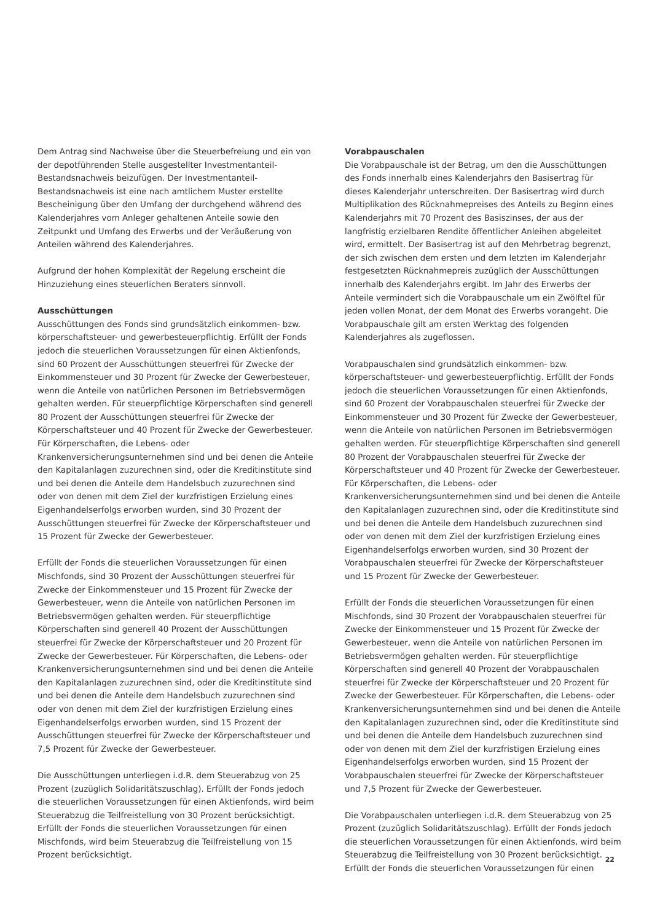Dem Antrag sind Nachweise über die Steuerbefreiung und ein von der depotführenden Stelle ausgestellter Investmentanteil-Bestandsnachweis beizufügen. Der Investmentanteil-Bestandsnachweis ist eine nach amtlichem Muster erstellte Bescheinigung über den Umfang der durchgehend während des Kalenderjahres vom Anleger gehaltenen Anteile sowie den Zeitpunkt und Umfang des Erwerbs und der Veräußerung von Anteilen während des Kalenderjahres.
Aufgrund der hohen Komplexität der Regelung erscheint die Hinzuziehung eines steuerlichen Beraters sinnvoll.
Ausschüttungen
Ausschüttungen des Fonds sind grundsätzlich einkommen- bzw. körperschaftsteuer- und gewerbesteuerpflichtig. Erfüllt der Fonds jedoch die steuerlichen Voraussetzungen für einen Aktienfonds, sind 60 Prozent der Ausschüttungen steuerfrei für Zwecke der Einkommensteuer und 30 Prozent für Zwecke der Gewerbesteuer, wenn die Anteile von natürlichen Personen im Betriebsvermögen gehalten werden. Für steuerpflichtige Körperschaften sind generell 80 Prozent der Ausschüttungen steuerfrei für Zwecke der Körperschaftsteuer und 40 Prozent für Zwecke der Gewerbesteuer. Für Körperschaften, die Lebens- oder Krankenversicherungsunternehmen sind und bei denen die Anteile den Kapitalanlagen zuzurechnen sind, oder die Kreditinstitute sind und bei denen die Anteile dem Handelsbuch zuzurechnen sind oder von denen mit dem Ziel der kurzfristigen Erzielung eines Eigenhandelserfolgs erworben wurden, sind 30 Prozent der Ausschüttungen steuerfrei für Zwecke der Körperschaftsteuer und 15 Prozent für Zwecke der Gewerbesteuer.
Erfüllt der Fonds die steuerlichen Voraussetzungen für einen Mischfonds, sind 30 Prozent der Ausschüttungen steuerfrei für Zwecke der Einkommensteuer und 15 Prozent für Zwecke der Gewerbesteuer, wenn die Anteile von natürlichen Personen im Betriebsvermögen gehalten werden. Für steuerpflichtige Körperschaften sind generell 40 Prozent der Ausschüttungen steuerfrei für Zwecke der Körperschaftsteuer und 20 Prozent für Zwecke der Gewerbesteuer. Für Körperschaften, die Lebens- oder Krankenversicherungsunternehmen sind und bei denen die Anteile den Kapitalanlagen zuzurechnen sind, oder die Kreditinstitute sind und bei denen die Anteile dem Handelsbuch zuzurechnen sind oder von denen mit dem Ziel der kurzfristigen Erzielung eines Eigenhandelserfolgs erworben wurden, sind 15 Prozent der Ausschüttungen steuerfrei für Zwecke der Körperschaftsteuer und 7,5 Prozent für Zwecke der Gewerbesteuer.
Die Ausschüttungen unterliegen i.d.R. dem Steuerabzug von 25 Prozent (zuzüglich Solidaritätszuschlag). Erfüllt der Fonds jedoch die steuerlichen Voraussetzungen für einen Aktienfonds, wird beim Steuerabzug die Teilfreistellung von 30 Prozent berücksichtigt. Erfüllt der Fonds die steuerlichen Voraussetzungen für einen Mischfonds, wird beim Steuerabzug die Teilfreistellung von 15 Prozent berücksichtigt.
Vorabpauschalen
Die Vorabpauschale ist der Betrag, um den die Ausschüttungen des Fonds innerhalb eines Kalenderjahrs den Basisertrag für dieses Kalenderjahr unterschreiten. Der Basisertrag wird durch Multiplikation des Rücknahmepreises des Anteils zu Beginn eines Kalenderjahrs mit 70 Prozent des Basiszinses, der aus der langfristig erzielbaren Rendite öffentlicher Anleihen abgeleitet wird, ermittelt. Der Basisertrag ist auf den Mehrbetrag begrenzt, der sich zwischen dem ersten und dem letzten im Kalenderjahr festgesetzten Rücknahmepreis zuzüglich der Ausschüttungen innerhalb des Kalenderjahrs ergibt. Im Jahr des Erwerbs der Anteile vermindert sich die Vorabpauschale um ein Zwölftel für jeden vollen Monat, der dem Monat des Erwerbs vorangeht. Die Vorabpauschale gilt am ersten Werktag des folgenden Kalenderjahres als zugeflossen.
Vorabpauschalen sind grundsätzlich einkommen- bzw. körperschaftsteuer- und gewerbesteuerpflichtig. Erfüllt der Fonds jedoch die steuerlichen Voraussetzungen für einen Aktienfonds, sind 60 Prozent der Vorabpauschalen steuerfrei für Zwecke der Einkommensteuer und 30 Prozent für Zwecke der Gewerbesteuer, wenn die Anteile von natürlichen Personen im Betriebsvermögen gehalten werden. Für steuerpflichtige Körperschaften sind generell 80 Prozent der Vorabpauschalen steuerfrei für Zwecke der Körperschaftsteuer und 40 Prozent für Zwecke der Gewerbesteuer. Für Körperschaften, die Lebens- oder Krankenversicherungsunternehmen sind und bei denen die Anteile den Kapitalanlagen zuzurechnen sind, oder die Kreditinstitute sind und bei denen die Anteile dem Handelsbuch zuzurechnen sind oder von denen mit dem Ziel der kurzfristigen Erzielung eines Eigenhandelserfolgs erworben wurden, sind 30 Prozent der Vorabpauschalen steuerfrei für Zwecke der Körperschaftsteuer und 15 Prozent für Zwecke der Gewerbesteuer.
Erfüllt der Fonds die steuerlichen Voraussetzungen für einen Mischfonds, sind 30 Prozent der Vorabpauschalen steuerfrei für Zwecke der Einkommensteuer und 15 Prozent für Zwecke der Gewerbesteuer, wenn die Anteile von natürlichen Personen im Betriebsvermögen gehalten werden. Für steuerpflichtige Körperschaften sind generell 40 Prozent der Vorabpauschalen steuerfrei für Zwecke der Körperschaftsteuer und 20 Prozent für Zwecke der Gewerbesteuer. Für Körperschaften, die Lebens- oder Krankenversicherungsunternehmen sind und bei denen die Anteile den Kapitalanlagen zuzurechnen sind, oder die Kreditinstitute sind und bei denen die Anteile dem Handelsbuch zuzurechnen sind oder von denen mit dem Ziel der kurzfristigen Erzielung eines Eigenhandelserfolgs erworben wurden, sind 15 Prozent der Vorabpauschalen steuerfrei für Zwecke der Körperschaftsteuer und 7,5 Prozent für Zwecke der Gewerbesteuer.
Die Vorabpauschalen unterliegen i.d.R. dem Steuerabzug von 25 Prozent (zuzüglich Solidaritätszuschlag). Erfüllt der Fonds jedoch die steuerlichen Voraussetzungen für einen Aktienfonds, wird beim Steuerabzug die Teilfreistellung von 30 Prozent berücksichtigt. Erfüllt der Fonds die steuerlichen Voraussetzungen für einen
22